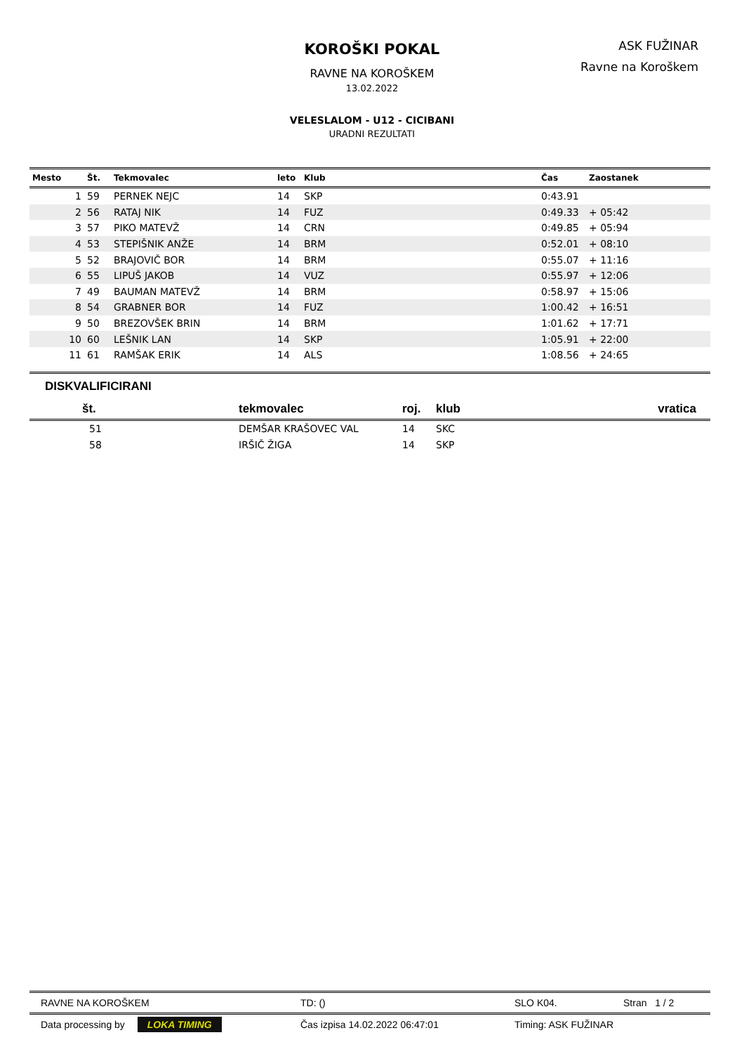KOROŠKI POKAL
RAVNE NA KOROŠKEM
13.02.2022
VELESLALOM - U12 - CICIBANI
URADNI REZULTATI
ASK FUŽINAR
Ravne na Koroškem
| Mesto | Št. | Tekmovalec | leto | Klub | Čas | Zaostanek |
| --- | --- | --- | --- | --- | --- | --- |
| 1 | 59 | PERNEK NEJC | 14 | SKP | 0:43.91 | |
| 2 | 56 | RATAJ NIK | 14 | FUZ | 0:49.33 | + 05:42 |
| 3 | 57 | PIKO MATEVŽ | 14 | CRN | 0:49.85 | + 05:94 |
| 4 | 53 | STEPIŠNIK ANŽE | 14 | BRM | 0:52.01 | + 08:10 |
| 5 | 52 | BRAJOVIČ BOR | 14 | BRM | 0:55.07 | + 11:16 |
| 6 | 55 | LIPUŠ JAKOB | 14 | VUZ | 0:55.97 | + 12:06 |
| 7 | 49 | BAUMAN MATEVŽ | 14 | BRM | 0:58.97 | + 15:06 |
| 8 | 54 | GRABNER BOR | 14 | FUZ | 1:00.42 | + 16:51 |
| 9 | 50 | BREZOVŠEK BRIN | 14 | BRM | 1:01.62 | + 17:71 |
| 10 | 60 | LEŠNIK LAN | 14 | SKP | 1:05.91 | + 22:00 |
| 11 | 61 | RAMŠAK ERIK | 14 | ALS | 1:08.56 | + 24:65 |
DISKVALIFICIRANI
| št. | tekmovalec | roj. | klub | vratica |
| --- | --- | --- | --- | --- |
| 51 | DEMŠAR KRAŠOVEC VAL | 14 | SKC | |
| 58 | IRŠIČ ŽIGA | 14 | SKP | |
RAVNE NA KOROŠKEM TD: () SLO K04. Stran 1 / 2
Data processing by LOKA TIMING Čas izpisa 14.02.2022 06:47:01 Timing: ASK FUŽINAR